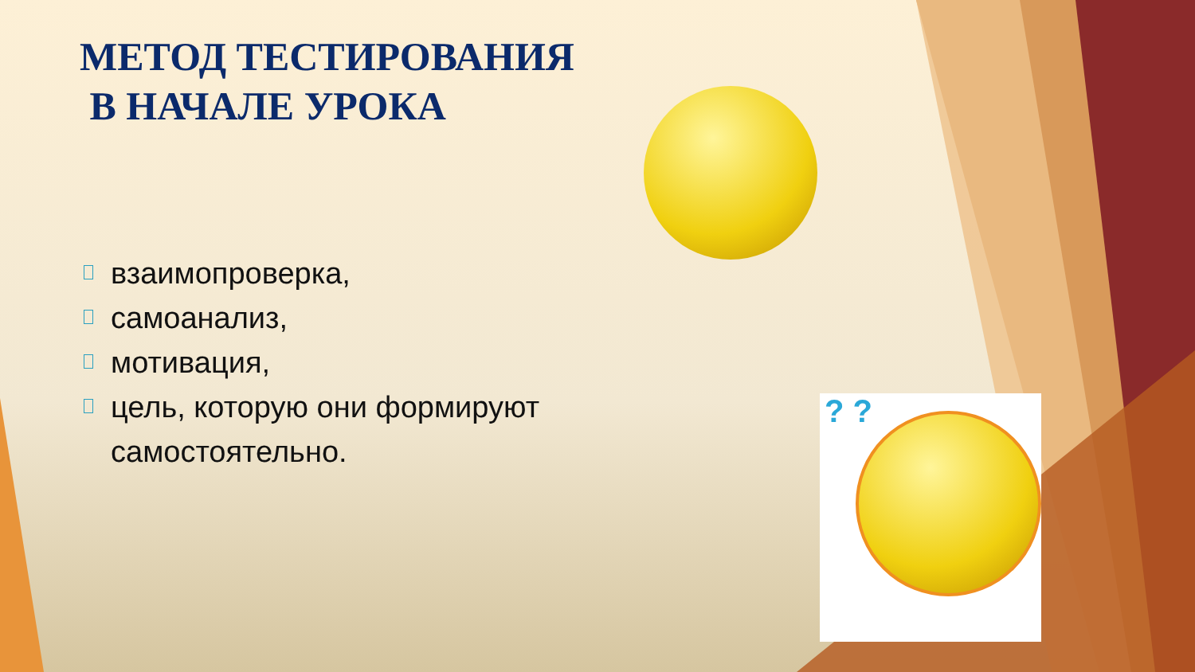МЕТОД ТЕСТИРОВАНИЯ
В НАЧАЛЕ УРОКА
взаимопроверка,
самоанализ,
мотивация,
цель, которую они формируют самостоятельно.
? ?